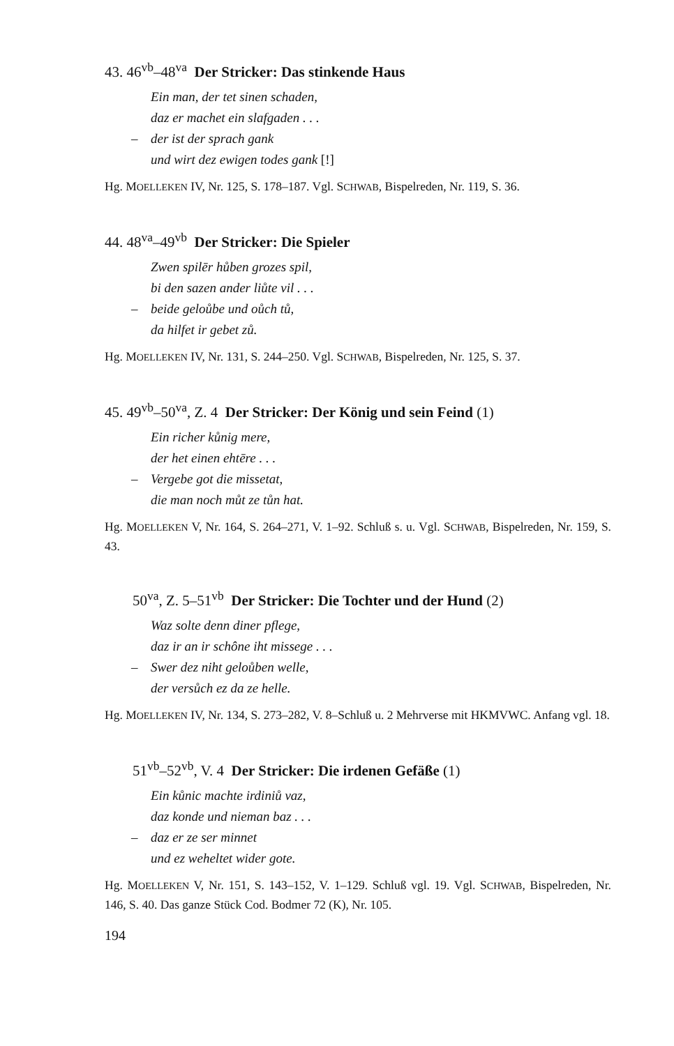43. 46<sup>vb</sup>–48<sup>va</sup> Der Stricker: Das stinkende Haus
Ein man, der tet sinen schaden,
daz er machet ein slafgaden . . .
– der ist der sprach gank
und wirt dez ewigen todes gank [!]
Hg. MOELLEKEN IV, Nr. 125, S. 178–187. Vgl. SCHWAB, Bispelreden, Nr. 119, S. 36.
44. 48<sup>va</sup>–49<sup>vb</sup> Der Stricker: Die Spieler
Zwen spilēr hůben grozes spil,
bi den sazen ander liůte vil . . .
– beide geloůbe und oůch tů,
da hilfet ir gebet zů.
Hg. MOELLEKEN IV, Nr. 131, S. 244–250. Vgl. SCHWAB, Bispelreden, Nr. 125, S. 37.
45. 49<sup>vb</sup>–50<sup>va</sup>, Z. 4 Der Stricker: Der König und sein Feind (1)
Ein richer kůnig mere,
der het einen ehtēre . . .
– Vergebe got die missetat,
die man noch můt ze tůn hat.
Hg. MOELLEKEN V, Nr. 164, S. 264–271, V. 1–92. Schluß s. u. Vgl. SCHWAB, Bispelreden, Nr. 159, S. 43.
50<sup>va</sup>, Z. 5–51<sup>vb</sup> Der Stricker: Die Tochter und der Hund (2)
Waz solte denn diner pflege,
daz ir an ir schône iht missege . . .
– Swer dez niht geloůben welle,
der versůch ez da ze helle.
Hg. MOELLEKEN IV, Nr. 134, S. 273–282, V. 8–Schluß u. 2 Mehrverse mit HKMVWC. Anfang vgl. 18.
51<sup>vb</sup>–52<sup>vb</sup>, V. 4 Der Stricker: Die irdenen Gefäße (1)
Ein kůnic machte irdiniů vaz,
daz konde und nieman baz . . .
– daz er ze ser minnet
und ez weheltet wider gote.
Hg. MOELLEKEN V, Nr. 151, S. 143–152, V. 1–129. Schluß vgl. 19. Vgl. SCHWAB, Bispelreden, Nr. 146, S. 40. Das ganze Stück Cod. Bodmer 72 (K), Nr. 105.
194